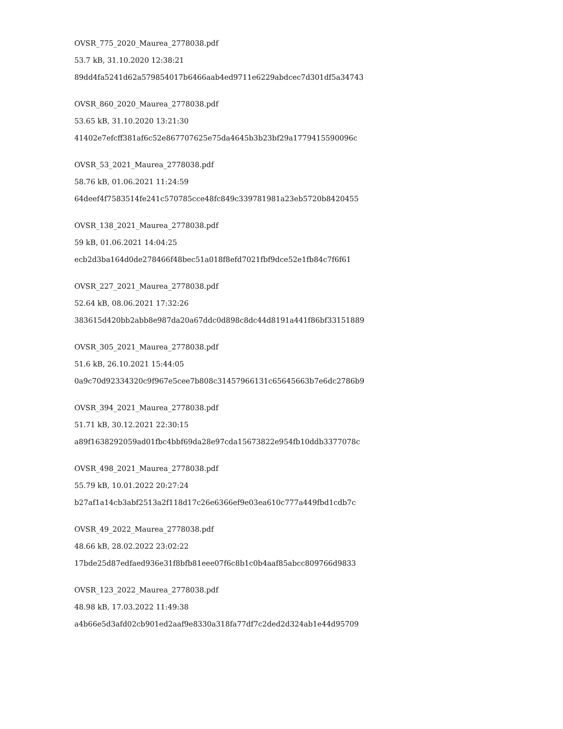OVSR_775_2020_Maurea_2778038.pdf
53.7 kB, 31.10.2020 12:38:21
89dd4fa5241d62a579854017b6466aab4ed9711e6229abdcec7d301df5a34743
OVSR_860_2020_Maurea_2778038.pdf
53.65 kB, 31.10.2020 13:21:30
41402e7efcff381af6c52e867707625e75da4645b3b23bf29a1779415590096c
OVSR_53_2021_Maurea_2778038.pdf
58.76 kB, 01.06.2021 11:24:59
64deef4f7583514fe241c570785cce48fc849c339781981a23eb5720b8420455
OVSR_138_2021_Maurea_2778038.pdf
59 kB, 01.06.2021 14:04:25
ecb2d3ba164d0de278466f48bec51a018f8efd7021fbf9dce52e1fb84c7f6f61
OVSR_227_2021_Maurea_2778038.pdf
52.64 kB, 08.06.2021 17:32:26
383615d420bb2abb8e987da20a67ddc0d898c8dc44d8191a441f86bf33151889
OVSR_305_2021_Maurea_2778038.pdf
51.6 kB, 26.10.2021 15:44:05
0a9c70d92334320c9f967e5cee7b808c31457966131c65645663b7e6dc2786b9
OVSR_394_2021_Maurea_2778038.pdf
51.71 kB, 30.12.2021 22:30:15
a89f1638292059ad01fbc4bbf69da28e97cda15673822e954fb10ddb3377078c
OVSR_498_2021_Maurea_2778038.pdf
55.79 kB, 10.01.2022 20:27:24
b27af1a14cb3abf2513a2f118d17c26e6366ef9e03ea610c777a449fbd1cdb7c
OVSR_49_2022_Maurea_2778038.pdf
48.66 kB, 28.02.2022 23:02:22
17bde25d87edfaed936e31f8bfb81eee07f6c8b1c0b4aaf85abcc809766d9833
OVSR_123_2022_Maurea_2778038.pdf
48.98 kB, 17.03.2022 11:49:38
a4b66e5d3afd02cb901ed2aaf9e8330a318fa77df7c2ded2d324ab1e44d95709